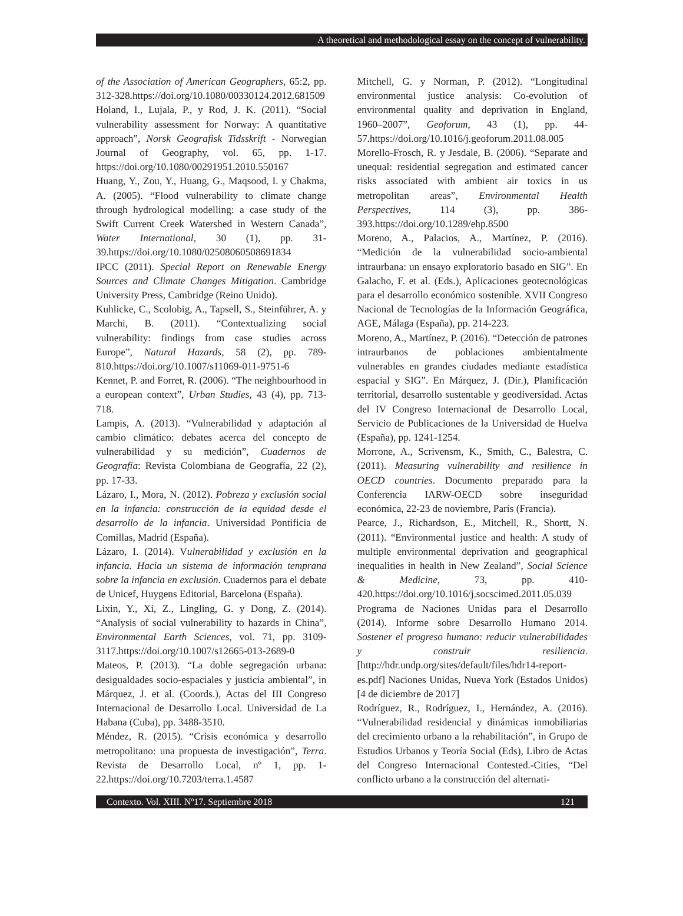A theoretical and methodological essay on the concept of vulnerability.
of the Association of American Geographers, 65:2, pp. 312-328.https://doi.org/10.1080/00330124.2012.681509
Holand, I., Lujala, P., y Rod, J. K. (2011). “Social vulnerability assessment for Norway: A quantitative approach”, Norsk Geografisk Tidsskrift - Norwegian Journal of Geography, vol. 65, pp. 1-17. https://doi.org/10.1080/00291951.2010.550167
Huang, Y., Zou, Y., Huang, G., Maqsood, I. y Chakma, A. (2005). “Flood vulnerability to climate change through hydrological modelling: a case study of the Swift Current Creek Watershed in Western Canada”, Water International, 30 (1), pp. 31-39.https://doi.org/10.1080/02508060508691834
IPCC (2011). Special Report on Renewable Energy Sources and Climate Changes Mitigation. Cambridge University Press, Cambridge (Reino Unido).
Kuhlicke, C., Scolobig, A., Tapsell, S., Steinführer, A. y Marchi, B. (2011). “Contextualizing social vulnerability: findings from case studies across Europe”, Natural Hazards, 58 (2), pp. 789-810.https://doi.org/10.1007/s11069-011-9751-6
Kennet, P. and Forret, R. (2006). “The neighbourhood in a european context”, Urban Studies, 43 (4), pp. 713-718.
Lampis, A. (2013). “Vulnerabilidad y adaptación al cambio climático: debates acerca del concepto de vulnerabilidad y su medición”, Cuadernos de Geografía: Revista Colombiana de Geografía, 22 (2), pp. 17-33.
Lázaro, I., Mora, N. (2012). Pobreza y exclusión social en la infancia: construcción de la equidad desde el desarrollo de la infancia. Universidad Pontificia de Comillas, Madrid (España).
Lázaro, I. (2014). Vulnerabilidad y exclusión en la infancia. Hacia un sistema de información temprana sobre la infancia en exclusión. Cuadernos para el debate de Unicef, Huygens Editorial, Barcelona (España).
Lixin, Y., Xi, Z., Lingling, G. y Dong, Z. (2014). “Analysis of social vulnerability to hazards in China”, Environmental Earth Sciences, vol. 71, pp. 3109-3117.https://doi.org/10.1007/s12665-013-2689-0
Mateos, P. (2013). “La doble segregación urbana: desigualdades socio-espaciales y justicia ambiental”, in Márquez, J. et al. (Coords.), Actas del III Congreso Internacional de Desarrollo Local. Universidad de La Habana (Cuba), pp. 3488-3510.
Méndez, R. (2015). “Crisis económica y desarrollo metropolitano: una propuesta de investigación”, Terra. Revista de Desarrollo Local, nº 1, pp. 1-22.https://doi.org/10.7203/terra.1.4587
Mitchell, G. y Norman, P. (2012). “Longitudinal environmental justice analysis: Co-evolution of environmental quality and deprivation in England, 1960–2007”, Geoforum, 43 (1), pp. 44-57.https://doi.org/10.1016/j.geoforum.2011.08.005
Morello-Frosch, R. y Jesdale, B. (2006). “Separate and unequal: residential segregation and estimated cancer risks associated with ambient air toxics in us metropolitan areas”, Environmental Health Perspectives, 114 (3), pp. 386-393.https://doi.org/10.1289/ehp.8500
Moreno, A., Palacios, A., Martínez, P. (2016). “Medición de la vulnerabilidad socio-ambiental intraurbana: un ensayo exploratorio basado en SIG”. En Galacho, F. et al. (Eds.), Aplicaciones geotecnológicas para el desarrollo económico sostenible. XVII Congreso Nacional de Tecnologías de la Información Geográfica, AGE, Málaga (España), pp. 214-223.
Moreno, A., Martínez, P. (2016). “Detección de patrones intraurbanos de poblaciones ambientalmente vulnerables en grandes ciudades mediante estadística espacial y SIG”. En Márquez, J. (Dir.), Planificación territorial, desarrollo sustentable y geodiversidad. Actas del IV Congreso Internacional de Desarrollo Local, Servicio de Publicaciones de la Universidad de Huelva (España), pp. 1241-1254.
Morrone, A., Scrivensm, K., Smith, C., Balestra, C. (2011). Measuring vulnerability and resilience in OECD countries. Documento preparado para la Conferencia IARW-OECD sobre inseguridad económica, 22-23 de noviembre, París (Francia).
Pearce, J., Richardson, E., Mitchell, R., Shortt, N. (2011). “Environmental justice and health: A study of multiple environmental deprivation and geographical inequalities in health in New Zealand”, Social Science & Medicine, 73, pp. 410-420.https://doi.org/10.1016/j.socscimed.2011.05.039
Programa de Naciones Unidas para el Desarrollo (2014). Informe sobre Desarrollo Humano 2014. Sostener el progreso humano: reducir vulnerabilidades y construir resiliencia. [http://hdr.undp.org/sites/default/files/hdr14-report-es.pdf] Naciones Unidas, Nueva York (Estados Unidos) [4 de diciembre de 2017]
Rodríguez, R., Rodríguez, I., Hernández, A. (2016). “Vulnerabilidad residencial y dinámicas inmobiliarias del crecimiento urbano a la rehabilitación”, in Grupo de Estudios Urbanos y Teoría Social (Eds), Libro de Actas del Congreso Internacional Contested.-Cities, “Del conflicto urbano a la construcción del alternati-
Contexto. Vol. XIII. Nº17. Septiembre 2018 121